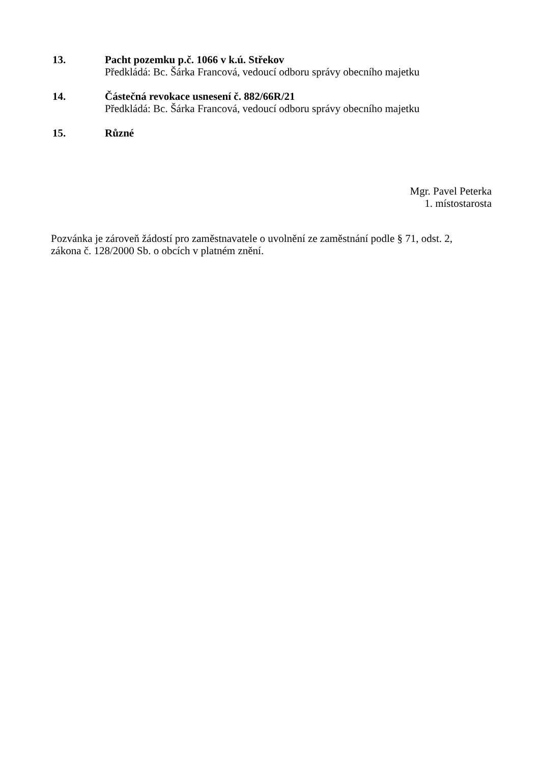13. Pacht pozemku p.č. 1066 v k.ú. Střekov
Předkládá: Bc. Šárka Francová, vedoucí odboru správy obecního majetku
14. Částečná revokace usnesení č. 882/66R/21
Předkládá: Bc. Šárka Francová, vedoucí odboru správy obecního majetku
15. Různé
Mgr. Pavel Peterka
1. místostarosta
Pozvánka je zároveň žádostí pro zaměstnavatele o uvolnění ze zaměstnání podle § 71, odst. 2,
zákona č. 128/2000 Sb. o obcích v platném znění.